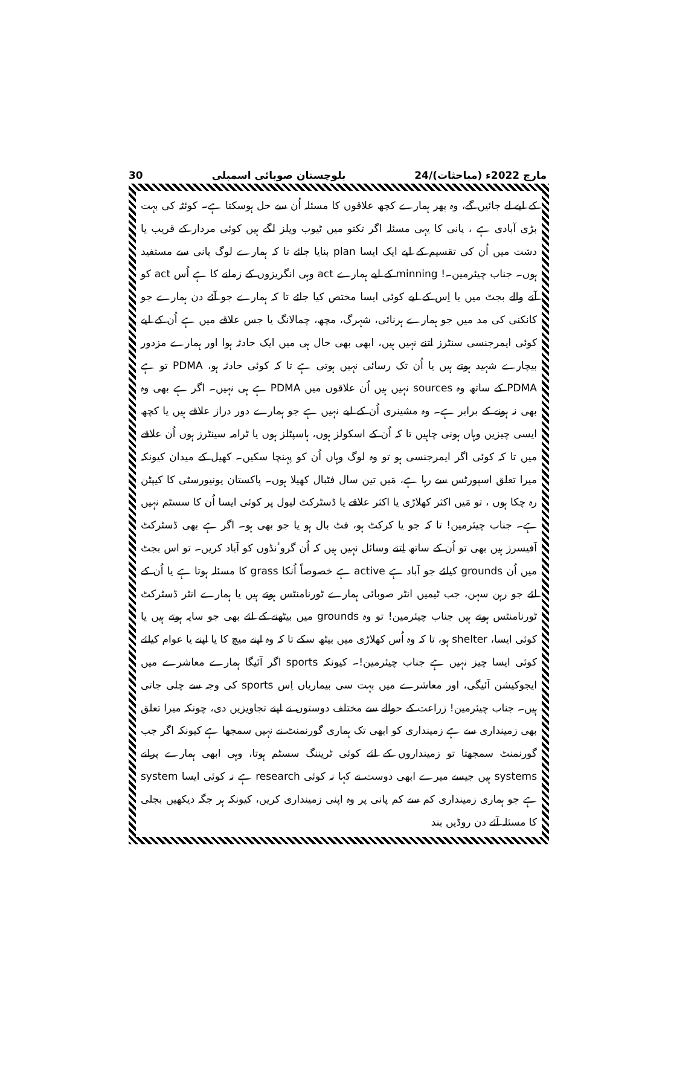30 بلوچستان صوبائی اسمبلی 24/مارچ 2022ء (مباحثات)
کے لیے لے جائیں گے، وہ پھر ہمارے کچھ علاقوں کا مسئلہ اُن سے حل ہوسکتا ہے۔ کوئٹہ کی بہت بڑی آبادی ہے ، پانی کا یہی مسئلہ اگر تکتو میں ٹیوب ویلز لگے ہیں کوئی مردار کے قریب یا دشت میں اُن کی تقسیم کے لیے ایک ایسا plan بنایا جائے تا کہ ہمارے لوگ پانی سے مستفید ہوں۔ جناب چیئرمین۔! minning کے لیے ہمارے act وہی انگریزوں کے زمانے کا ہے اُس act کو آنے والے بجٹ میں یا اِس کے لیے کوئی ایسا مختص کیا جائے تا کہ ہمارے جو آئے دن ہمارے جو کانکنی کی مد میں جو ہمارے ہرنائی، شہرگ، مچھ، چمالانگ یا جس علاقے میں ہے اُن کے لیے کوئی ایمرجنسی سنٹرز اتنے نہیں ہیں، ابھی بھی حال ہی میں ایک حادثہ ہوا اور ہمارے مزدور بیچارے شہید ہوتے ہیں یا اُن تک رسائی نہیں ہوتی ہے تا کہ کوئی حادثہ ہو، PDMA تو ہے PDMA کے ساتھ وہ sources نہیں ہیں اُن علاقوں میں PDMA ہے ہی نہیں۔ اگر ہے بھی وہ بھی نہ ہونے کے برابر ہے۔ وہ مشینری اُن کے لیے نہیں ہے جو ہمارے دور دراز علاقے ہیں یا کچھ ایسی چیزیں وہاں ہونی چاہیں تا کہ اُن کے اسکولز ہوں، ہاسپٹلز ہوں یا ٹرامہ سینٹرز ہوں اُن علاقے میں تا کہ کوئی اگر ایمرجنسی ہو تو وہ لوگ وہاں اُن کو پہنچا سکیں۔ کھیل کے میدان کیونکہ میرا تعلق اسپورٹس سے رہا ہے، مَیں تین سال فٹبال کھیلا ہوں۔ پاکستان یونیورسٹی کا کیپٹن رہ چکا ہوں ، تو مَیں اکثر کھلاڑی یا اکثر علاقے یا ڈسٹرکٹ لیول پر کوئی ایسا اُن کا سسٹم نہیں ہے۔ جناب چیئرمین! تا کہ جو یا کرکٹ ہو، فٹ بال ہو یا جو بھی ہو۔ اگر ہے بھی ڈسٹرکٹ آفیسرز ہیں بھی تو اُن کے ساتھ اِتنے وسائل نہیں ہیں کہ اُن گروٴنڈوں کو آباد کریں۔ تو اس بجٹ میں اُن grounds کیلئے جو آباد ہے active ہے خصوصاً اُنکا grass کا مسئلہ ہوتا ہے یا اُن کے لئے جو رہن سہن، جب ٹیمیں انٹر صوبائی ہمارے ٹورنامنٹس ہوتے ہیں یا ہمارے انٹر ڈسٹرکٹ ٹورنامنٹس ہوتے ہیں جناب چیئرمین! تو وہ grounds میں بیٹھنے کے لئے بھی جو سایہ ہوتے ہیں یا کوئی ایسا، shelter ہو، تا کہ وہ اُس کھلاڑی میں بیٹھ سکے تا کہ وہ اپنے میچ کا یا اپنے یا عوام کیلئے کوئی ایسا چیز نہیں ہے جناب چیئرمین!۔ کیونکہ sports اگر آئیگا ہمارے معاشرے میں ایجوکیشن آئیگی، اور معاشرے میں بہت سی بیماریاں اِس sports کی وجہ سے چلی جاتی ہیں۔ جناب چیئرمین! زراعت کے حوالے سے مختلف دوستوں نے اپنے تجاویزیں دی، چونکہ میرا تعلق بھی زمینداری سے ہے زمینداری کو ابھی تک ہماری گورنمنٹ نے نہیں سمجھا ہے کیونکہ اگر جب گورنمنٹ سمجھتا تو زمینداروں کے لئے کوئی ٹریننگ سسٹم ہوتا، وہی ابھی ہمارے پرانے systems ہیں جیسے میرے ابھی دوست نے کہا نہ کوئی research ہے نہ کوئی ایسا system ہے جو ہماری زمینداری کم سے کم پانی پر وہ اپنی زمینداری کریں، کیونکہ ہر جگہ دیکھیں بجلی کا مسئلہ آئے دن روڈیں بند